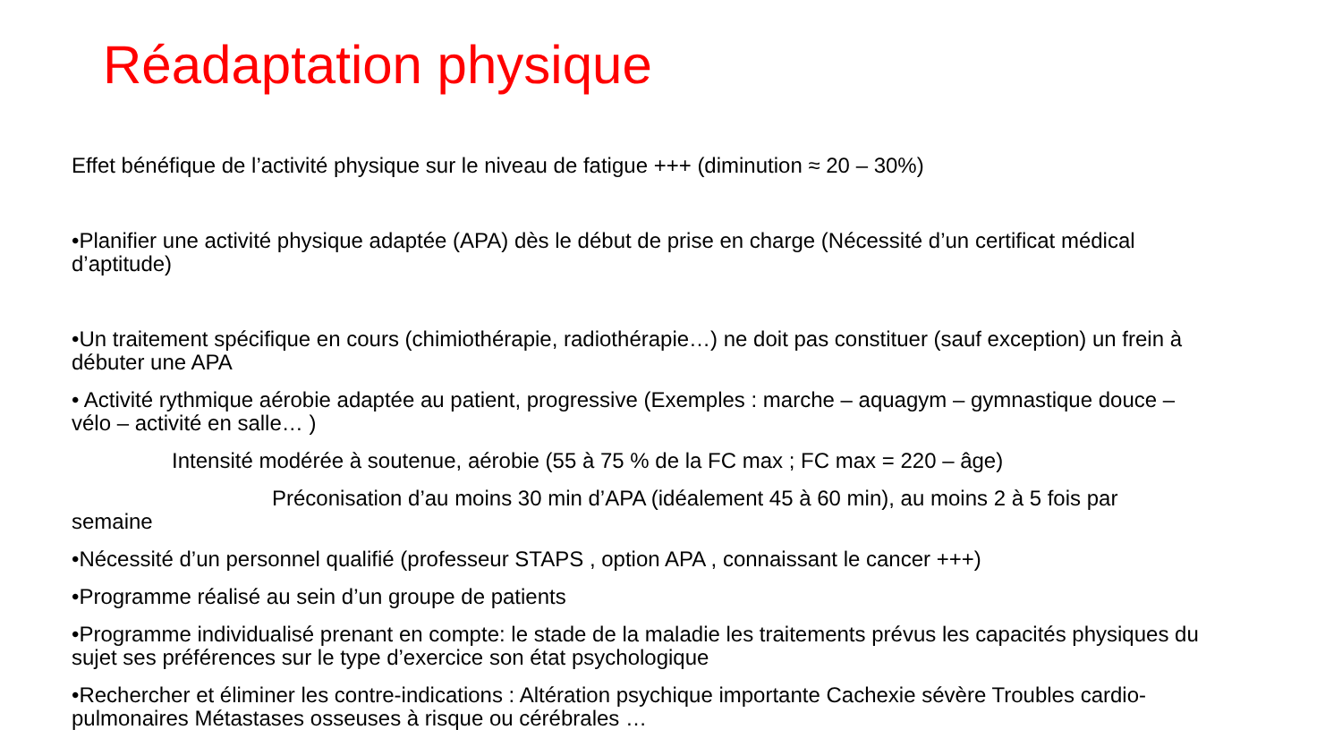Réadaptation physique
Effet bénéfique de l’activité physique sur le niveau de fatigue +++ (diminution ≈ 20 – 30%)
•Planifier une activité physique adaptée (APA) dès le début de prise en charge (Nécessité d’un certificat médical d’aptitude)
•Un traitement spécifique en cours (chimiothérapie, radiothérapie…) ne doit pas constituer (sauf exception) un frein à débuter une APA
• Activité rythmique aérobie adaptée au patient, progressive (Exemples : marche – aquagym – gymnastique douce – vélo – activité en salle… )
Intensité modérée à soutenue, aérobie (55 à 75 % de la FC max ; FC max = 220 – âge)
Préconisation d’au moins 30 min d’APA (idéalement 45 à 60 min), au moins 2 à 5 fois par semaine
•Nécessité d’un personnel qualifié (professeur STAPS , option APA , connaissant le cancer +++)
•Programme réalisé au sein d’un groupe de patients
•Programme individualisé prenant en compte: le stade de la maladie les traitements prévus les capacités physiques du sujet ses préférences sur le type d’exercice son état psychologique
•Rechercher et éliminer les contre-indications : Altération psychique importante Cachexie sévère Troubles cardio-pulmonaires Métastases osseuses à risque ou cérébrales …